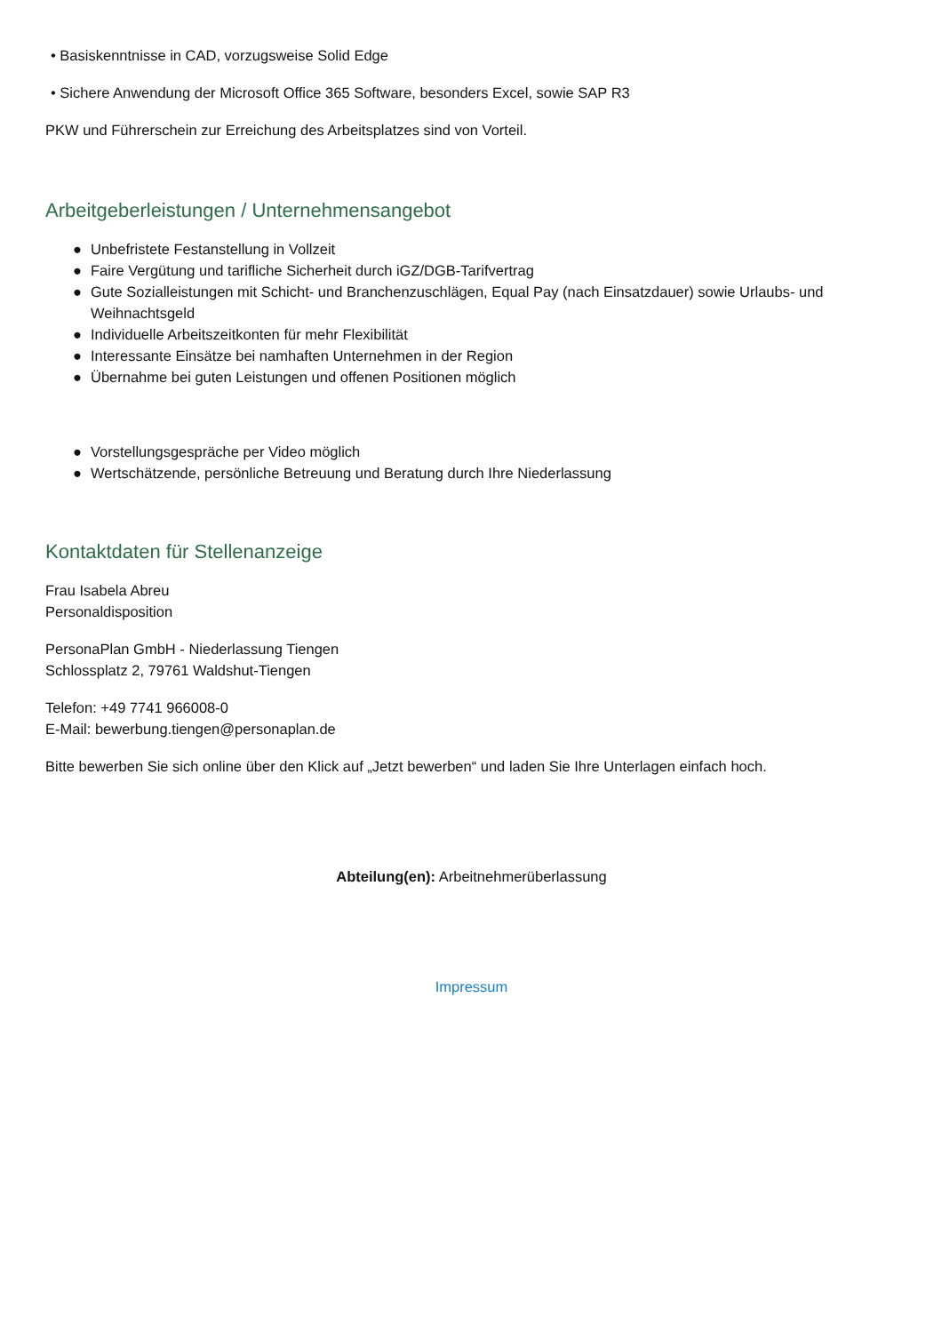• Basiskenntnisse in CAD, vorzugsweise Solid Edge
• Sichere Anwendung der Microsoft Office 365 Software, besonders Excel, sowie SAP R3
PKW und Führerschein zur Erreichung des Arbeitsplatzes sind von Vorteil.
Arbeitgeberleistungen / Unternehmensangebot
● Unbefristete Festanstellung in Vollzeit
● Faire Vergütung und tarifliche Sicherheit durch iGZ/DGB-Tarifvertrag
● Gute Sozialleistungen mit Schicht- und Branchenzuschlägen, Equal Pay (nach Einsatzdauer) sowie Urlaubs- und Weihnachtsgeld
● Individuelle Arbeitszeitkonten für mehr Flexibilität
● Interessante Einsätze bei namhaften Unternehmen in der Region
● Übernahme bei guten Leistungen und offenen Positionen möglich
● Vorstellungsgespräche per Video möglich
● Wertschätzende, persönliche Betreuung und Beratung durch Ihre Niederlassung
Kontaktdaten für Stellenanzeige
Frau Isabela Abreu
Personaldisposition
PersonaPlan GmbH - Niederlassung Tiengen
Schlossplatz 2, 79761 Waldshut-Tiengen
Telefon: +49 7741 966008-0
E-Mail: bewerbung.tiengen@personaplan.de
Bitte bewerben Sie sich online über den Klick auf „Jetzt bewerben“ und laden Sie Ihre Unterlagen einfach hoch.
Abteilung(en): Arbeitnehmerüberlassung
Impressum